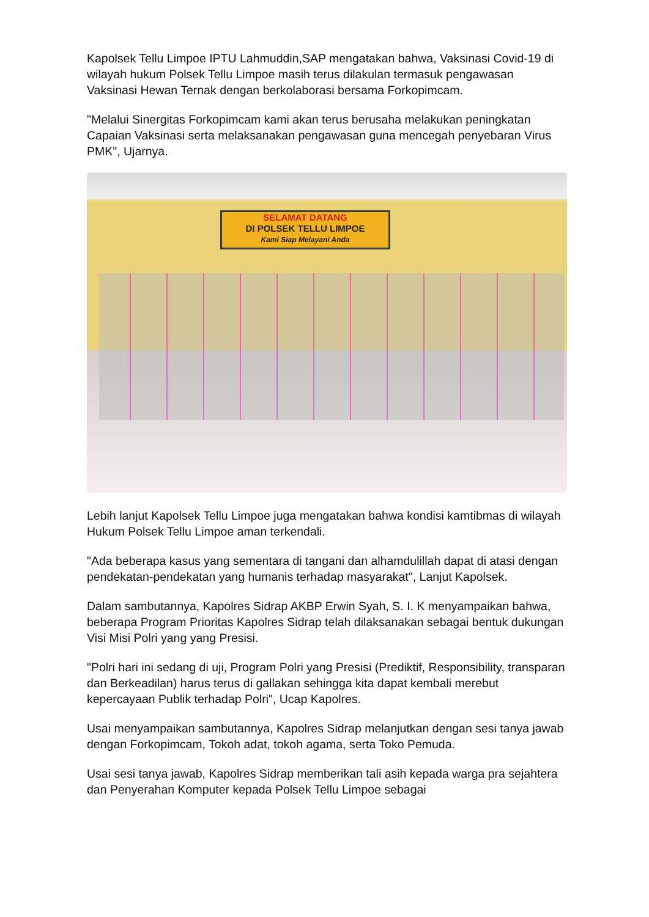Kapolsek Tellu Limpoe IPTU Lahmuddin,SAP mengatakan bahwa, Vaksinasi Covid-19 di wilayah hukum Polsek Tellu Limpoe masih terus dilakulan termasuk pengawasan Vaksinasi Hewan Ternak dengan berkolaborasi bersama Forkopimcam.
"Melalui Sinergitas Forkopimcam kami akan terus berusaha melakukan peningkatan Capaian Vaksinasi serta melaksanakan pengawasan guna mencegah penyebaran Virus PMK", Ujarnya.
SELAMAT DATANG
DI POLSEK TELLU LIMPOE
Kami Siap Melayani Anda
Lebih lanjut Kapolsek Tellu Limpoe juga mengatakan bahwa kondisi kamtibmas di wilayah Hukum Polsek Tellu Limpoe aman terkendali.
"Ada beberapa kasus yang sementara di tangani dan alhamdulillah dapat di atasi dengan pendekatan-pendekatan yang humanis terhadap masyarakat", Lanjut Kapolsek.
Dalam sambutannya, Kapolres Sidrap AKBP Erwin Syah, S. I. K menyampaikan bahwa, beberapa Program Prioritas Kapolres Sidrap telah dilaksanakan sebagai bentuk dukungan Visi Misi Polri yang yang Presisi.
"Polri hari ini sedang di uji, Program Polri yang Presisi (Prediktif, Responsibility, transparan dan Berkeadilan) harus terus di gallakan sehingga kita dapat kembali merebut kepercayaan Publik terhadap Polri", Ucap Kapolres.
Usai menyampaikan sambutannya, Kapolres Sidrap melanjutkan dengan sesi tanya jawab dengan Forkopimcam, Tokoh adat, tokoh agama, serta Toko Pemuda.
Usai sesi tanya jawab, Kapolres Sidrap memberikan tali asih kepada warga pra sejahtera dan Penyerahan Komputer kepada Polsek Tellu Limpoe sebagai